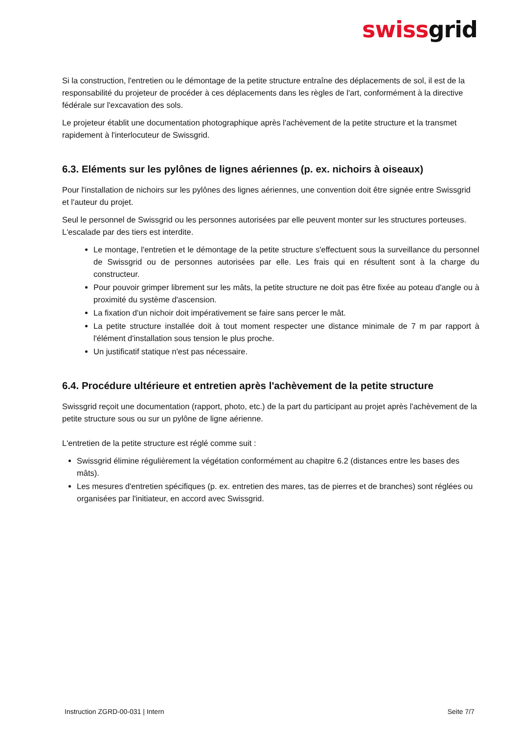swissgrid
Si la construction, l'entretien ou le démontage de la petite structure entraîne des déplacements de sol, il est de la responsabilité du projeteur de procéder à ces déplacements dans les règles de l'art, conformément à la directive fédérale sur l'excavation des sols.
Le projeteur établit une documentation photographique après l'achèvement de la petite structure et la transmet rapidement à l'interlocuteur de Swissgrid.
6.3. Eléments sur les pylônes de lignes aériennes (p. ex. nichoirs à oiseaux)
Pour l'installation de nichoirs sur les pylônes des lignes aériennes, une convention doit être signée entre Swissgrid et l'auteur du projet.
Seul le personnel de Swissgrid ou les personnes autorisées par elle peuvent monter sur les structures porteuses. L'escalade par des tiers est interdite.
Le montage, l'entretien et le démontage de la petite structure s'effectuent sous la surveillance du personnel de Swissgrid ou de personnes autorisées par elle. Les frais qui en résultent sont à la charge du constructeur.
Pour pouvoir grimper librement sur les mâts, la petite structure ne doit pas être fixée au poteau d'angle ou à proximité du système d'ascension.
La fixation d'un nichoir doit impérativement se faire sans percer le mât.
La petite structure installée doit à tout moment respecter une distance minimale de 7 m par rapport à l'élément d'installation sous tension le plus proche.
Un justificatif statique n'est pas nécessaire.
6.4. Procédure ultérieure et entretien après l'achèvement de la petite structure
Swissgrid reçoit une documentation (rapport, photo, etc.) de la part du participant au projet après l'achèvement de la petite structure sous ou sur un pylône de ligne aérienne.
L'entretien de la petite structure est réglé comme suit :
Swissgrid élimine régulièrement la végétation conformément au chapitre 6.2 (distances entre les bases des mâts).
Les mesures d'entretien spécifiques (p. ex. entretien des mares, tas de pierres et de branches) sont réglées ou organisées par l'initiateur, en accord avec Swissgrid.
Instruction ZGRD-00-031 | Intern Seite 7/7